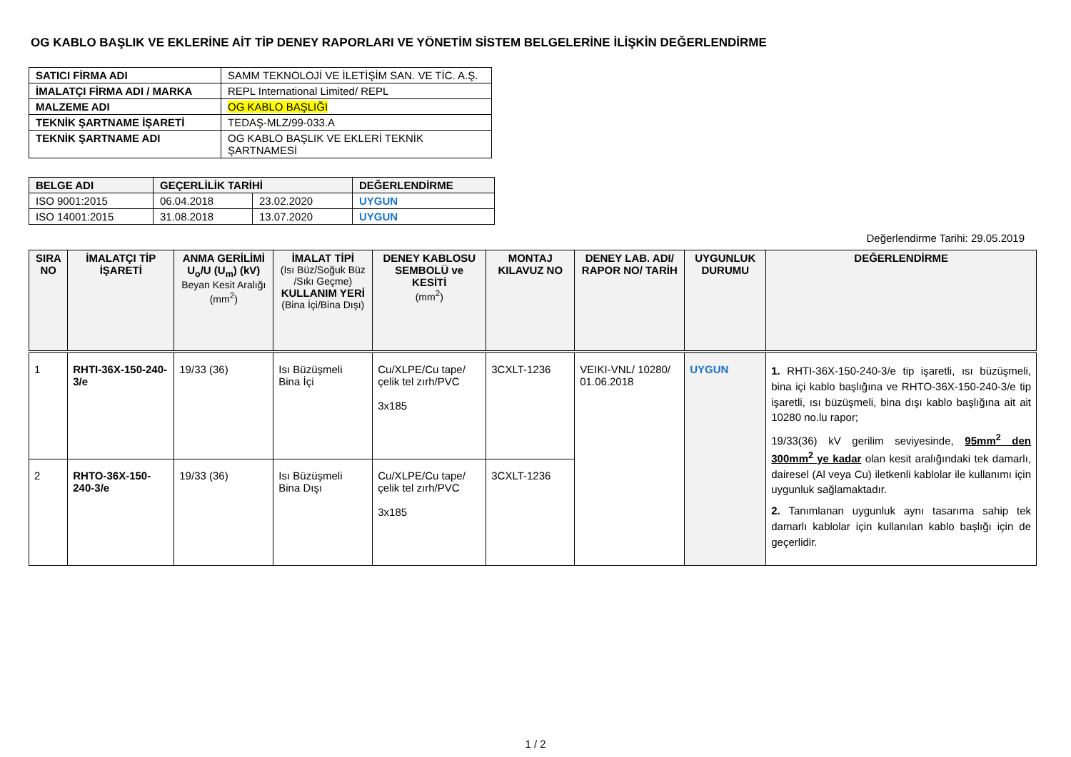OG KABLO BAŞLIK VE EKLERİNE AİT TİP DENEY RAPORLARI VE YÖNETİM SİSTEM BELGELERİNE İLİŞKİN DEĞERLENDİRME
| SATICI FİRMA ADI | SAMM TEKNOLOJİ VE İLETİŞİM SAN. VE TİC. A.Ş. |
| İMALATÇI FİRMA ADI / MARKA | REPL International Limited/ REPL |
| MALZEME ADI | OG KABLO BAŞLIĞI |
| TEKNİK ŞARTNAME İŞARETİ | TEDAŞ-MLZ/99-033.A |
| TEKNİK ŞARTNAME ADI | OG KABLO BAŞLIK VE EKLERİ TEKNİK ŞARTNAMESİ |
| BELGE ADI | GEÇERLİLİK TARİHİ | | DEĞERLENDİRME |
| --- | --- | --- | --- |
| ISO 9001:2015 | 06.04.2018 | 23.02.2020 | UYGUN |
| ISO 14001:2015 | 31.08.2018 | 13.07.2020 | UYGUN |
Değerlendirme Tarihi: 29.05.2019
| SIRA NO | İMALATÇI TİP İŞARETİ | ANMA GERİLİMİ U<sub>o</sub>/U (U<sub>m</sub>) (kV) Beyan Kesit Aralığı (mm<sup>2</sup>) | İMALAT TİPİ (Isı Büz/Soğuk Büz /Sıkı Geçme) KULLANIM YERİ (Bina İçi/Bina Dışı) | DENEY KABLOSU SEMBOLÜ ve KESİTİ (mm<sup>2</sup>) | MONTAJ KILAVUZ NO | DENEY LAB. ADI/ RAPOR NO/ TARİH | UYGUNLUK DURUMU | DEĞERLENDİRME |
| --- | --- | --- | --- | --- | --- | --- | --- | --- |
| 1 | RHTI-36X-150-240-3/e | 19/33 (36) | Isı Büzüşmeli Bina İçi | Cu/XLPE/Cu tape/ çelik tel zırh/PVC 3x185 | 3CXLT-1236 | VEIKI-VNL/ 10280/ 01.06.2018 | UYGUN | 1. RHTI-36X-150-240-3/e tip işaretli, ısı büzüşmeli, bina içi kablo başlığına ve RHTO-36X-150-240-3/e tip işaretli, ısı büzüşmeli, bina dışı kablo başlığına ait ait 10280 no.lu rapor; 19/33(36) kV gerilim seviyesinde, 95mm<sup>2</sup> den 300mm<sup>2</sup> ye kadar olan kesit aralığındaki tek damarlı, dairesel (Al veya Cu) iletkenli kablolar ile kullanımı için uygunluk sağlamaktadır. 2. Tanımlanan uygunluk aynı tasarıma sahip tek damarlı kablolar için kullanılan kablo başlığı için de geçerlidir. |
| 2 | RHTO-36X-150-240-3/e | 19/33 (36) | Isı Büzüşmeli Bina Dışı | Cu/XLPE/Cu tape/ çelik tel zırh/PVC 3x185 | 3CXLT-1236 | | | |
1 / 2